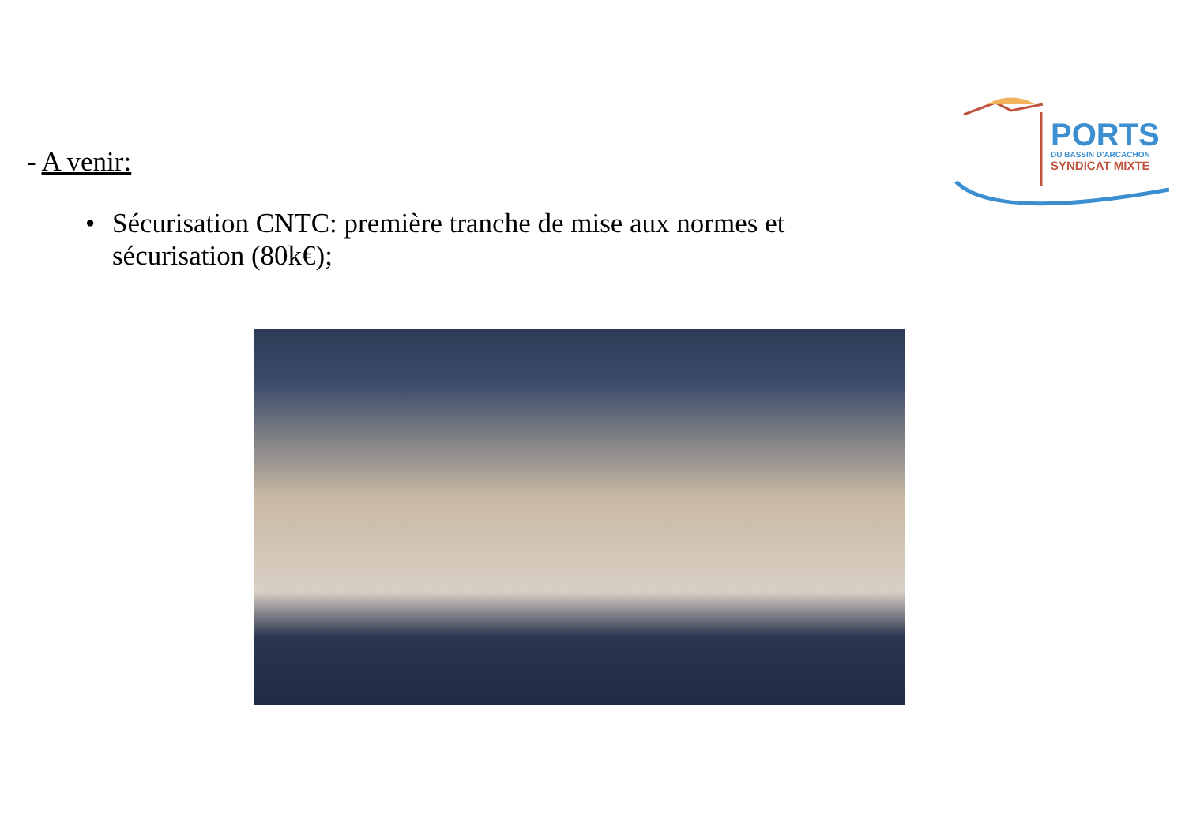PORTS
DU BASSIN D'ARCACHON
SYNDICAT MIXTE
- A venir:
• Sécurisation CNTC: première tranche de mise aux normes et sécurisation (80k€);